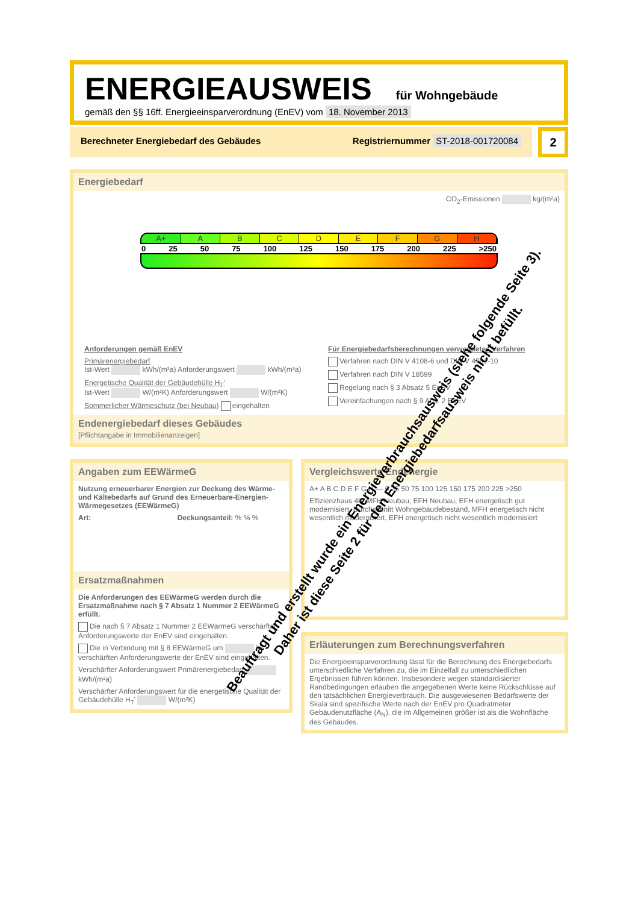ENERGIEAUSWEIS für Wohngebäude
gemäß den §§ 16ff. Energieeinsparverordnung (EnEV) vom 18. November 2013
Berechneter Energiebedarf des Gebäudes Registriernummer ST-2018-001720084
2
Energiebedarf
CO<sub>2</sub>-Emissionen kg/(m²a)
A+ A B C D E F G H
0 25 50 75 100 125 150 175 200 225 >250
Anforderungen gemäß EnEV
Primärenergiebedarf
Ist-Wert kWh/(m²a) Anforderungswert kWh/(m²a)
Energetische Qualität der Gebäudehülle H<sub>T</sub>'
Ist-Wert W/(m²K) Anforderungswert W/(m²K)
Sommerlicher Wärmeschutz (bei Neubau) eingehalten
Für Energiebedarfsberechnungen verwendetes Verfahren
Verfahren nach DIN V 4108-6 und DIN V 4701-10
Verfahren nach DIN V 18599
Regelung nach § 3 Absatz 5 EnEV
Vereinfachungen nach § 9 Abs. 2 EnEV
Endenergiebedarf dieses Gebäudes
[Pflichtangabe in Immobilienanzeigen]
Angaben zum EEWärmeG
Nutzung erneuerbarer Energien zur Deckung des Wärme- und Kältebedarfs auf Grund des Erneuerbare-Energien-Wärmegesetzes (EEWärmeG)
Art: Deckungsanteil: % % %
Ersatzmaßnahmen
Die Anforderungen des EEWärmeG werden durch die Ersatzmaßnahme nach § 7 Absatz 1 Nummer 2 EEWärmeG erfüllt.
Die nach § 7 Absatz 1 Nummer 2 EEWärmeG verschärften Anforderungswerte der EnEV sind eingehalten.
Die in Verbindung mit § 8 EEWärmeG um % verschärften Anforderungswerte der EnEV sind eingehalten.
Verschärfter Anforderungswert Primärenergiebedarf: kWh/(m²a)
Verschärfter Anforderungswert für die energetische Qualität der Gebäudehülle H<sub>T</sub>' W/(m²K)
Vergleichswerte Endenergie
A+ A B C D E F G H — 0 25 50 75 100 125 150 175 200 225 >250
Effizienzhaus 40, MFH Neubau, EFH Neubau, EFH energetisch gut modernisiert, Durchschnitt Wohngebäudebestand, MFH energetisch nicht wesentlich modernisiert, EFH energetisch nicht wesentlich modernisiert
Erläuterungen zum Berechnungsverfahren
Die Energieeinsparverordnung lässt für die Berechnung des Energiebedarfs unterschiedliche Verfahren zu, die im Einzelfall zu unterschiedlichen Ergebnissen führen können. Insbesondere wegen standardisierter Randbedingungen erlauben die angegebenen Werte keine Rückschlüsse auf den tatsächlichen Energieverbrauch. Die ausgewiesenen Bedarfswerte der Skala sind spezifische Werte nach der EnEV pro Quadratmeter Gebäudenutzfläche (A<sub>N</sub>), die im Allgemeinen größer ist als die Wohnfläche des Gebäudes.
Beauftragt und erstellt wurde ein Energieverbrauchsausweis (siehe folgende Seite 3). Daher ist diese Seite 2 für den Energiebedarfsausweis nicht befüllt.